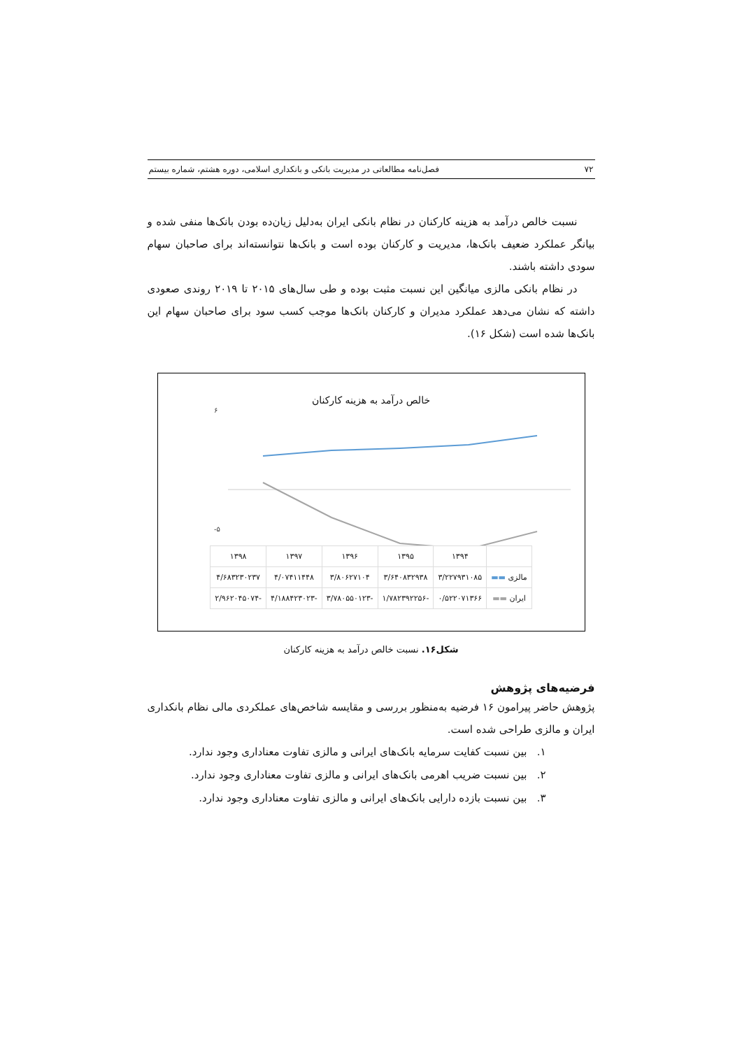۷۲ فصل‌نامه مطالعاتی در مدیریت بانکی و بانکداری اسلامی، دوره هشتم، شماره بیستم
نسبت خالص درآمد به هزینه کارکنان در نظام بانکی ایران به‌دلیل زیان‌ده بودن بانک‌ها منفی شده و بیانگر عملکرد ضعیف بانک‌ها، مدیریت و کارکنان بوده است و بانک‌ها نتوانسته‌اند برای صاحبان سهام سودی داشته باشند.
در نظام بانکی مالزی میانگین این نسبت مثبت بوده و طی سال‌های ۲۰۱۵ تا ۲۰۱۹ روندی صعودی داشته که نشان می‌دهد عملکرد مدیران و کارکنان بانک‌ها موجب کسب سود برای صاحبان سهام این بانک‌ها شده است (شکل ۱۶).
خالص درآمد به هزینه کارکنان
۶
-۵
| | ۱۳۹۴ | ۱۳۹۵ | ۱۳۹۶ | ۱۳۹۷ | ۱۳۹۸ |
| --- | --- | --- | --- | --- | --- |
| مالزی ▬▬ | ۳/۲۲۷۹۳۱۰۸۵ | ۳/۶۴۰۸۳۲۹۳۸ | ۳/۸۰۶۲۷۱۰۴ | ۴/۰۷۴۱۱۴۴۸ | ۴/۶۸۳۲۳۰۲۳۷ |
| ایران ▬▬ | ۰/۵۲۲۰۷۱۳۶۶ | -۱/۷۸۲۳۹۲۲۵۶ | -۳/۷۸۰۵۵۰۱۲۳ | -۴/۱۸۸۴۲۳۰۲۳ | -۲/۹۶۲۰۴۵۰۷۴ |
شکل۱۶. نسبت خالص درآمد به هزینه کارکنان
فرضیه‌های پژوهش
پژوهش حاضر پیرامون ۱۶ فرضیه به‌منظور بررسی و مقایسه شاخص‌های عملکردی مالی نظام بانکداری ایران و مالزی طراحی شده است.
۱. بین نسبت کفایت سرمایه بانک‌های ایرانی و مالزی تفاوت معناداری وجود ندارد.
۲. بین نسبت ضریب اهرمی بانک‌های ایرانی و مالزی تفاوت معناداری وجود ندارد.
۳. بین نسبت بازده دارایی بانک‌های ایرانی و مالزی تفاوت معناداری وجود ندارد.